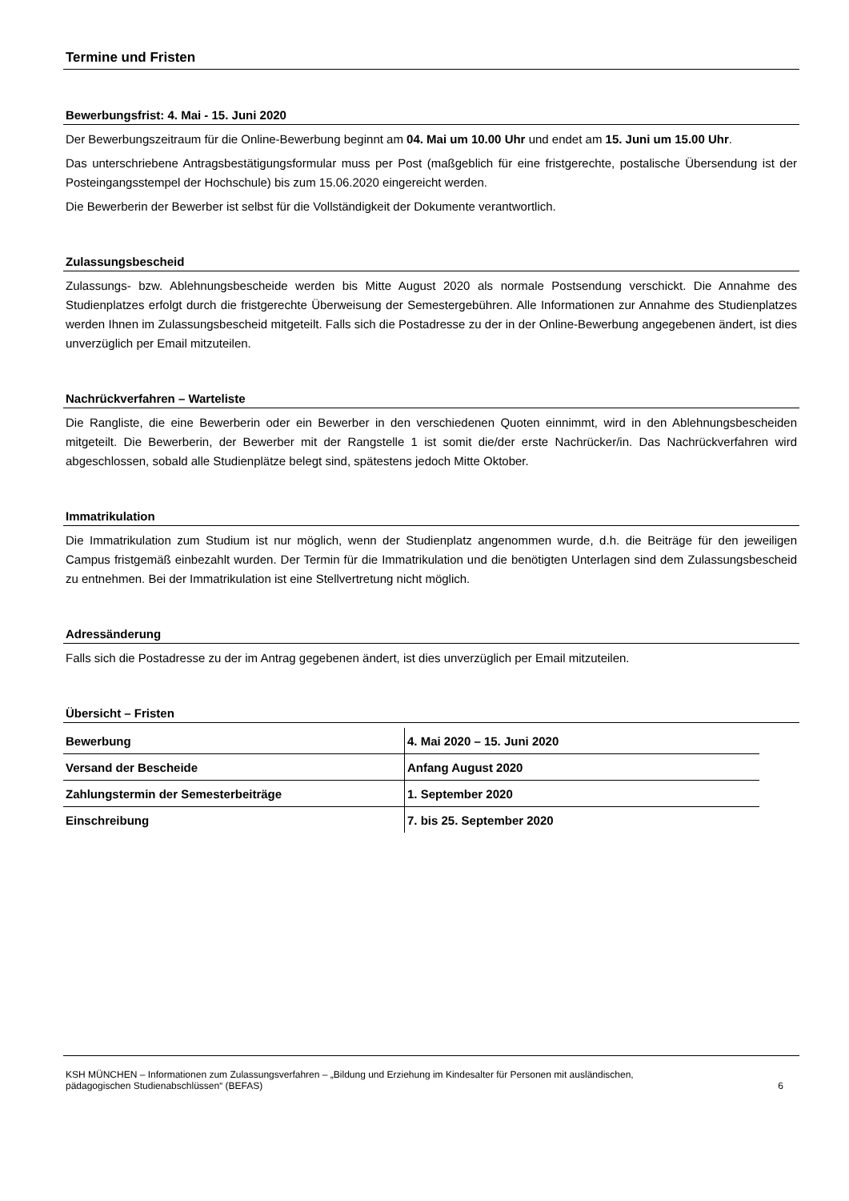Termine und Fristen
Bewerbungsfrist: 4. Mai - 15. Juni 2020
Der Bewerbungszeitraum für die Online-Bewerbung beginnt am 04. Mai um 10.00 Uhr und endet am 15. Juni um 15.00 Uhr.
Das unterschriebene Antragsbestätigungsformular muss per Post (maßgeblich für eine fristgerechte, postalische Übersendung ist der Posteingangsstempel der Hochschule) bis zum 15.06.2020 eingereicht werden.
Die Bewerberin der Bewerber ist selbst für die Vollständigkeit der Dokumente verantwortlich.
Zulassungsbescheid
Zulassungs- bzw. Ablehnungsbescheide werden bis Mitte August 2020 als normale Postsendung verschickt. Die Annahme des Studienplatzes erfolgt durch die fristgerechte Überweisung der Semestergebühren. Alle Informationen zur Annahme des Studienplatzes werden Ihnen im Zulassungsbescheid mitgeteilt. Falls sich die Postadresse zu der in der Online-Bewerbung angegebenen ändert, ist dies unverzüglich per Email mitzuteilen.
Nachrückverfahren – Warteliste
Die Rangliste, die eine Bewerberin oder ein Bewerber in den verschiedenen Quoten einnimmt, wird in den Ablehnungsbescheiden mitgeteilt. Die Bewerberin, der Bewerber mit der Rangstelle 1 ist somit die/der erste Nachrücker/in. Das Nachrückverfahren wird abgeschlossen, sobald alle Studienplätze belegt sind, spätestens jedoch Mitte Oktober.
Immatrikulation
Die Immatrikulation zum Studium ist nur möglich, wenn der Studienplatz angenommen wurde, d.h. die Beiträge für den jeweiligen Campus fristgemäß einbezahlt wurden. Der Termin für die Immatrikulation und die benötigten Unterlagen sind dem Zulassungsbescheid zu entnehmen. Bei der Immatrikulation ist eine Stellvertretung nicht möglich.
Adressänderung
Falls sich die Postadresse zu der im Antrag gegebenen ändert, ist dies unverzüglich per Email mitzuteilen.
Übersicht – Fristen
| Bewerbung | 4. Mai 2020 – 15. Juni 2020 |
| Versand der Bescheide | Anfang August 2020 |
| Zahlungstermin der Semesterbeiträge | 1. September 2020 |
| Einschreibung | 7. bis 25. September 2020 |
KSH MÜNCHEN – Informationen zum Zulassungsverfahren – „Bildung und Erziehung im Kindesalter für Personen mit ausländischen,
pädagogischen Studienabschlüssen“ (BEFAS) 6